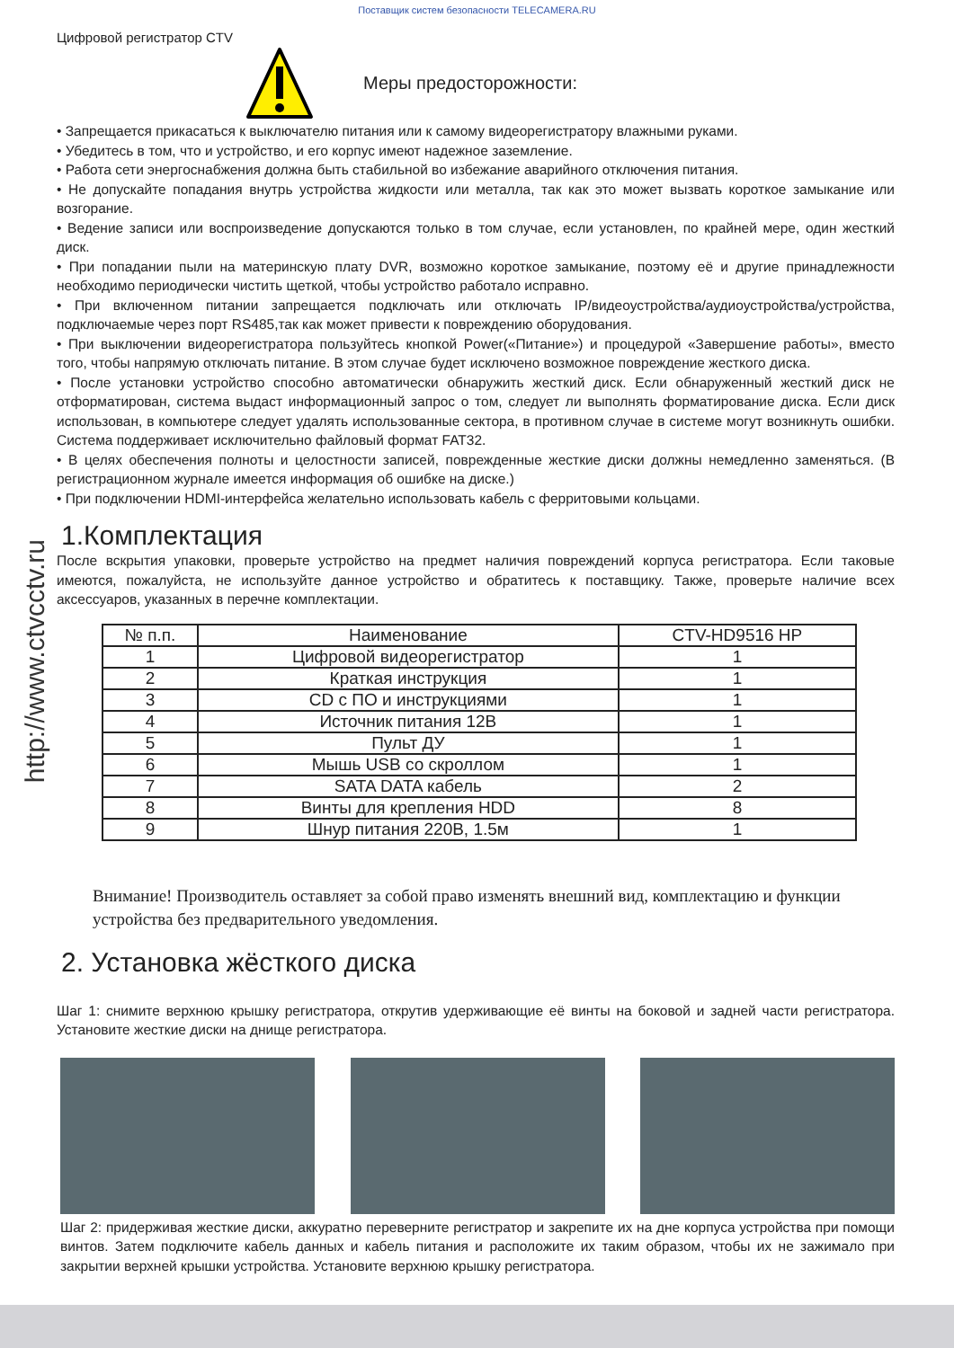Поставщик систем безопасности TELECAMERA.RU
http://www.ctvcctv.ru
Цифровой регистратор CTV
Меры предосторожности:
• Запрещается прикасаться к выключателю питания или к самому видеорегистратору влажными руками.
• Убедитесь в том, что и устройство, и его корпус имеют надежное заземление.
• Работа сети энергоснабжения должна быть стабильной во избежание аварийного отключения питания.
• Не допускайте попадания внутрь устройства жидкости или металла, так как это может вызвать короткое замыкание или возгорание.
• Ведение записи или воспроизведение допускаются только в том случае, если установлен, по крайней мере, один жесткий диск.
• При попадании пыли на материнскую плату DVR, возможно короткое замыкание, поэтому её и другие принадлежности необходимо периодически чистить щеткой, чтобы устройство работало исправно.
• При включенном питании запрещается подключать или отключать IP/видеоустройства/аудиоустройства/устройства, подключаемые через порт RS485,так как может привести к повреждению оборудования.
• При выключении видеорегистратора пользуйтесь кнопкой Power(«Питание») и процедурой «Завершение работы», вместо того, чтобы напрямую отключать питание. В этом случае будет исключено возможное повреждение жесткого диска.
• После установки устройство способно автоматически обнаружить жесткий диск. Если обнаруженный жесткий диск не отформатирован, система выдаст информационный запрос о том, следует ли выполнять форматирование диска. Если диск использован, в компьютере следует удалять использованные сектора, в противном случае в системе могут возникнуть ошибки. Система поддерживает исключительно файловый формат FAT32.
• В целях обеспечения полноты и целостности записей, поврежденные жесткие диски должны немедленно заменяться. (В регистрационном журнале имеется информация об ошибке на диске.)
• При подключении HDMI-интерфейса желательно использовать кабель с ферритовыми кольцами.
1.Комплектация
После вскрытия упаковки, проверьте устройство на предмет наличия повреждений корпуса регистратора. Если таковые имеются, пожалуйста, не используйте данное устройство и обратитесь к поставщику. Также, проверьте наличие всех аксессуаров, указанных в перечне комплектации.
| № п.п. | Наименование | CTV-HD9516 HP |
| --- | --- | --- |
| 1 | Цифровой видеорегистратор | 1 |
| 2 | Краткая инструкция | 1 |
| 3 | CD с ПО и инструкциями | 1 |
| 4 | Источник питания 12В | 1 |
| 5 | Пульт ДУ | 1 |
| 6 | Мышь USB со скроллом | 1 |
| 7 | SATA DATA кабель | 2 |
| 8 | Винты для крепления HDD | 8 |
| 9 | Шнур питания 220В, 1.5м | 1 |
Внимание! Производитель оставляет за собой право изменять внешний вид, комплектацию и функции устройства без предварительного уведомления.
2. Установка жёсткого диска
Шаг 1: снимите верхнюю крышку регистратора, открутив удерживающие её винты на боковой и задней части регистратора. Установите жесткие диски на днище регистратора.
Шаг 2: придерживая жесткие диски, аккуратно переверните регистратор и закрепите их на дне корпуса устройства при помощи винтов. Затем подключите кабель данных и кабель питания и расположите их таким образом, чтобы их не зажимало при закрытии верхней крышки устройства. Установите верхнюю крышку регистратора.